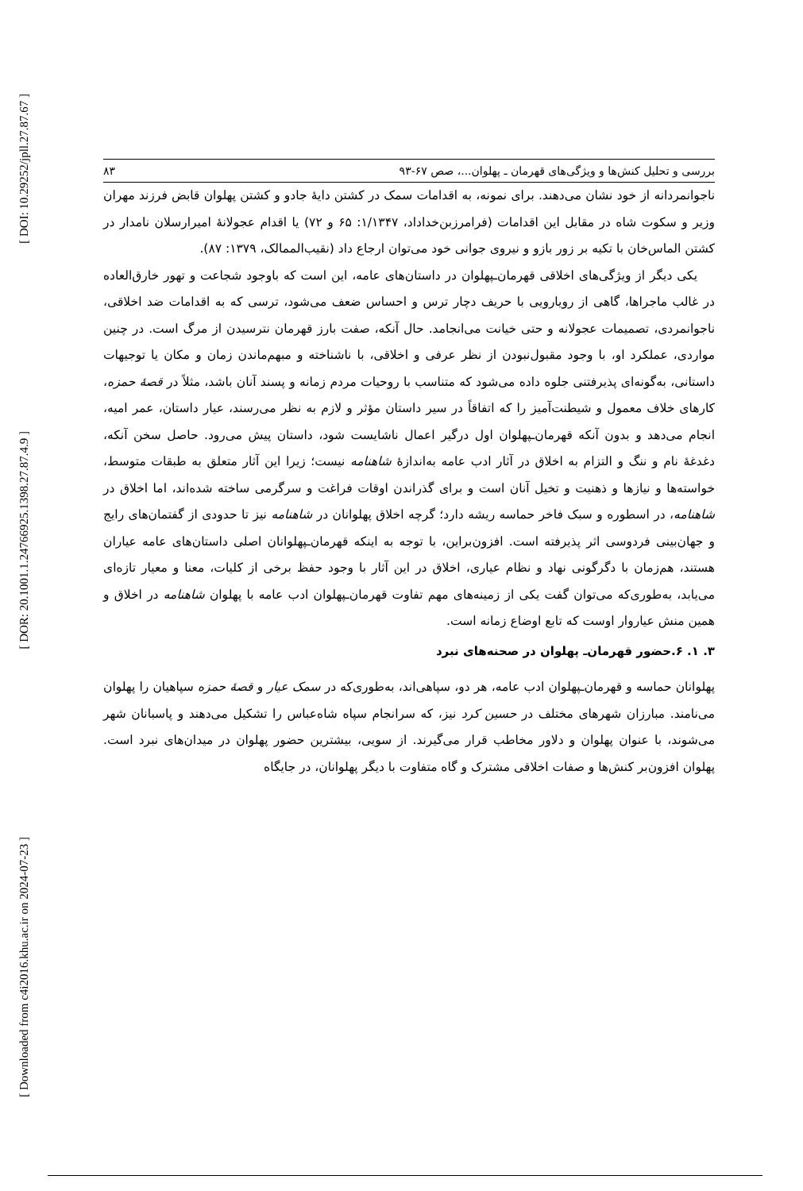[ DOI: 10.29252/jpll.27.87.67 ]
[ DOR: 20.1001.1.24766925.1398.27.87.4.9 ]
[ Downloaded from c4i2016.khu.ac.ir on 2024-07-23 ]
بررسی و تحلیل کنش‌ها و ویژگی‌های قهرمان ـ پهلوان...، صص ۶۷-۹۳ ۸۳
ناجوانمردانه از خود نشان می‌دهند. برای نمونه، به اقدامات سمک در کشتن دایهٔ جادو و کشتن پهلوان قابض فرزند مهران وزیر و سکوت شاه در مقابل این اقدامات (فرامرزبن‌خداداد، ۱/۱۳۴۷: ۶۵ و ۷۲) یا اقدام عجولانهٔ امیرارسلان نامدار در کشتن الماس‌خان با تکیه بر زور بازو و نیروی جوانی خود می‌توان ارجاع داد (نقیب‌الممالک، ۱۳۷۹: ۸۷).
یکی دیگر از ویژگی‌های اخلاقی قهرمان‌ـپهلوان در داستان‌های عامه، این است که باوجود شجاعت و تهور خارق‌العاده در غالب ماجراها، گاهی از رویارویی با حریف دچار ترس و احساس ضعف می‌شود، ترسی که به اقدامات ضد اخلاقی، ناجوانمردی، تصمیمات عجولانه و حتی خیانت می‌انجامد. حال آنکه، صفت بارز قهرمان نترسیدن از مرگ است. در چنین مواردی، عملکرد او، با وجود مقبول‌نبودن از نظر عرفی و اخلاقی، با ناشناخته و مبهم‌ماندن زمان و مکان یا توجیهات داستانی، به‌گونه‌ای پذیرفتنی جلوه داده می‌شود که متناسب با روحیات مردم زمانه و پسند آنان باشد، مثلاً در قصهٔ حمزه، کارهای خلاف معمول و شیطنت‌آمیز را که اتفاقاً در سیر داستان مؤثر و لازم به نظر می‌رسند، عیار داستان، عمر امیه، انجام می‌دهد و بدون آنکه قهرمان‌ـپهلوان اول درگیر اعمال ناشایست شود، داستان پیش می‌رود. حاصل سخن آنکه، دغدغهٔ نام و ننگ و التزام به اخلاق در آثار ادب عامه به‌اندازهٔ شاهنامه نیست؛ زیرا این آثار متعلق به طبقات متوسط، خواسته‌ها و نیازها و ذهنیت و تخیل آنان است و برای گذراندن اوقات فراغت و سرگرمی ساخته شده‌اند، اما اخلاق در شاهنامه، در اسطوره و سبک فاخر حماسه ریشه دارد؛ گرچه اخلاق پهلوانان در شاهنامه نیز تا حدودی از گفتمان‌های رایج و جهان‌بینی فردوسی اثر پذیرفته است. افزون‌براین، با توجه به اینکه قهرمان‌ـپهلوانان اصلی داستان‌های عامه عیاران هستند، هم‌زمان با دگرگونی نهاد و نظام عیاری، اخلاق در این آثار با وجود حفظ برخی از کلیات، معنا و معیار تازه‌ای می‌یابد، به‌طوری‌که می‌توان گفت یکی از زمینه‌های مهم تفاوت قهرمان‌ـپهلوان ادب عامه با پهلوان شاهنامه در اخلاق و همین منش عیاروار اوست که تابع اوضاع زمانه است.
۳. ۱. ۶.حضور قهرمان‌ـ پهلوان در صحنه‌های نبرد
پهلوانان حماسه و قهرمان‌ـپهلوان ادب عامه، هر دو، سپاهی‌اند، به‌طوری‌که در سمک عیار و قصهٔ حمزه سپاهیان را پهلوان می‌نامند. مبارزان شهرهای مختلف در حسین کرد نیز، که سرانجام سپاه شاه‌عباس را تشکیل می‌دهند و پاسبانان شهر می‌شوند، با عنوان پهلوان و دلاور مخاطب قرار می‌گیرند. از سویی، بیشترین حضور پهلوان در میدان‌های نبرد است. پهلوان افزون‌بر کنش‌ها و صفات اخلاقی مشترک و گاه متفاوت با دیگر پهلوانان، در جایگاه